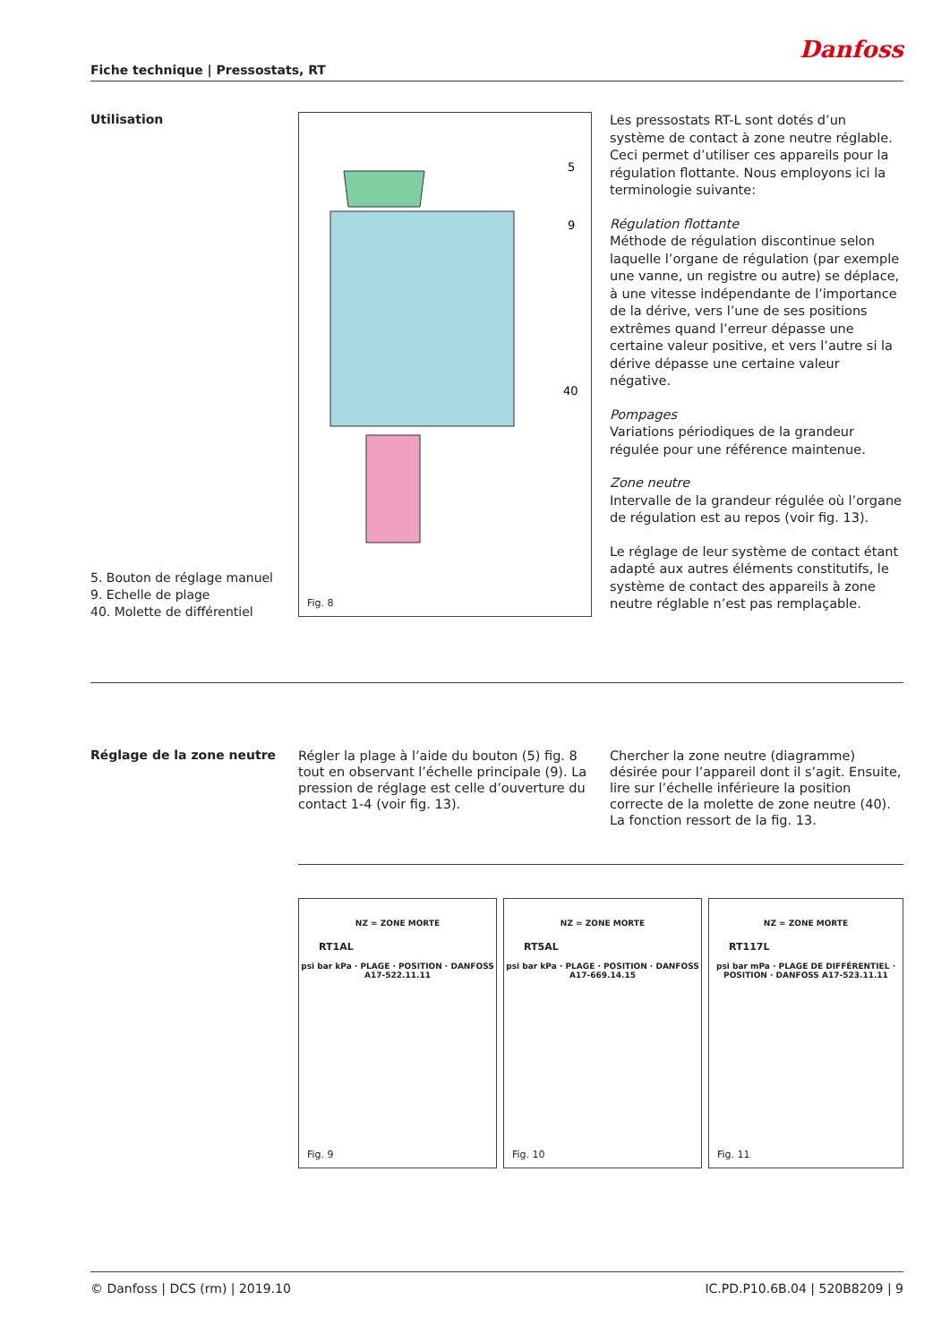Danfoss
Fiche technique | Pressostats, RT
Utilisation
5. Bouton de réglage manuel
9. Echelle de plage
40. Molette de différentiel
5
9
40
Fig. 8
Les pressostats RT-L sont dotés d’un système de contact à zone neutre réglable. Ceci permet d’utiliser ces appareils pour la régulation flottante. Nous employons ici la terminologie suivante:
Régulation flottante
Méthode de régulation discontinue selon laquelle l’organe de régulation (par exemple une vanne, un registre ou autre) se déplace, à une vitesse indépendante de l’importance de la dérive, vers l’une de ses positions extrêmes quand l’erreur dépasse une certaine valeur positive, et vers l’autre si la dérive dépasse une certaine valeur négative.
Pompages
Variations périodiques de la grandeur régulée pour une référence maintenue.
Zone neutre
Intervalle de la grandeur régulée où l’organe de régulation est au repos (voir fig. 13).
Le réglage de leur système de contact étant adapté aux autres éléments constitutifs, le système de contact des appareils à zone neutre réglable n’est pas remplaçable.
Réglage de la zone neutre
Régler la plage à l’aide du bouton (5) fig. 8 tout en observant l’échelle principale (9). La pression de réglage est celle d’ouverture du contact 1-4 (voir fig. 13).
Chercher la zone neutre (diagramme) désirée pour l’appareil dont il s’agit. Ensuite, lire sur l’échelle inférieure la position correcte de la molette de zone neutre (40). La fonction ressort de la fig. 13.
NZ = ZONE MORTE
RT1AL
psi bar kPa · PLAGE · POSITION · DANFOSS A17-522.11.11
Fig. 9
NZ = ZONE MORTE
RT5AL
psi bar kPa · PLAGE · POSITION · DANFOSS A17-669.14.15
Fig. 10
NZ = ZONE MORTE
RT117L
psi bar mPa · PLAGE DE DIFFÉRENTIEL · POSITION · DANFOSS A17-523.11.11
Fig. 11
© Danfoss | DCS (rm) | 2019.10 IC.PD.P10.6B.04 | 520B8209 | 9